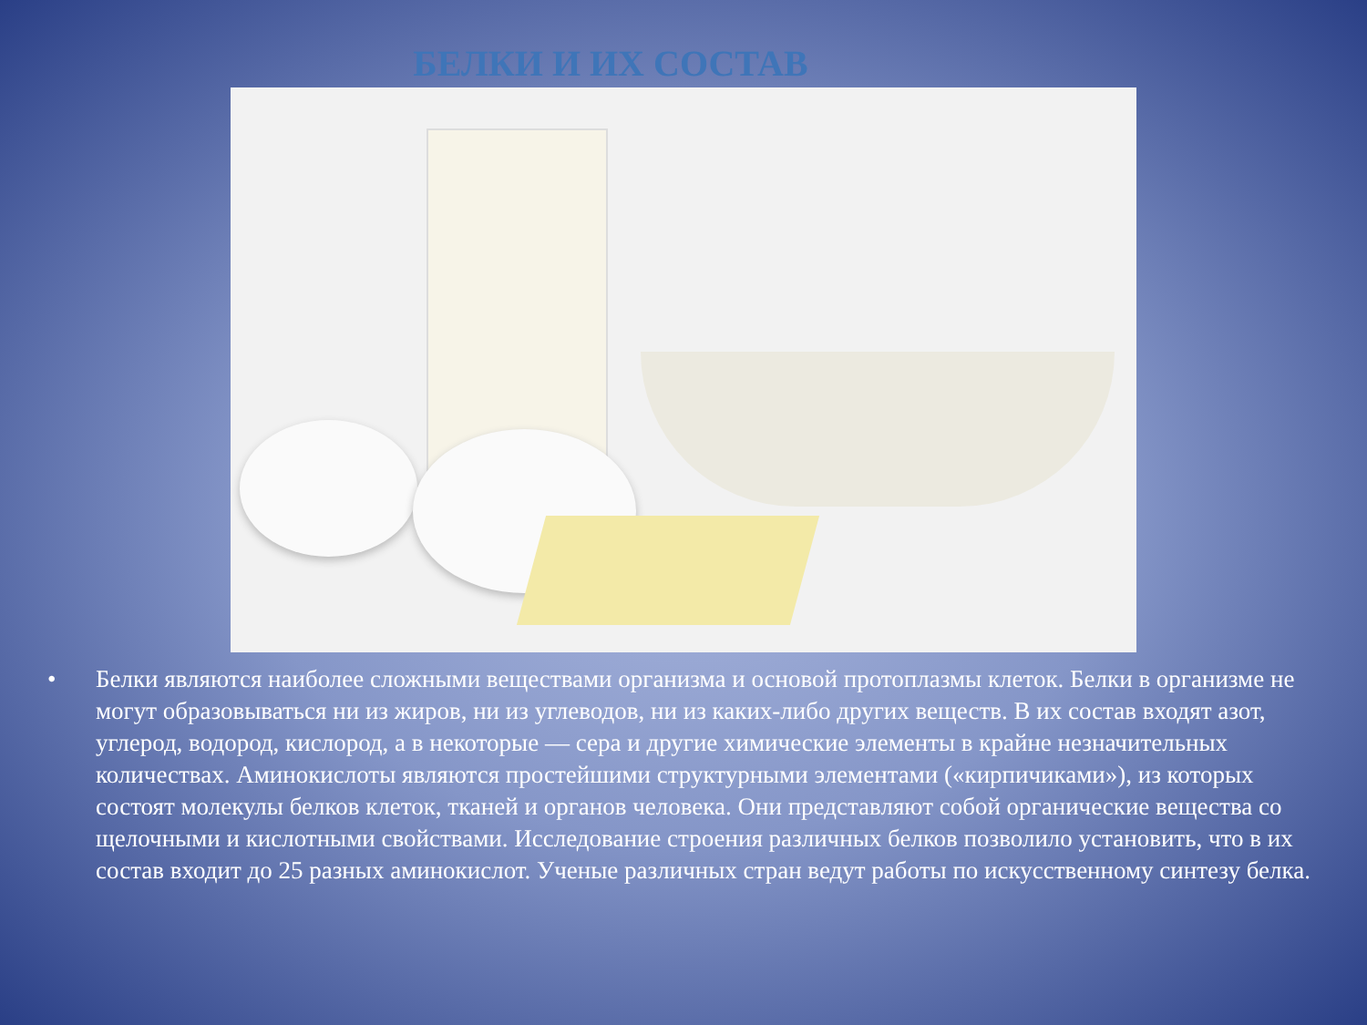БЕЛКИ И ИХ СОСТАВ
• Белки являются наиболее сложными веществами организма и основой протоплазмы клеток. Белки в организме не могут образовываться ни из жиров, ни из углеводов, ни из каких-либо других веществ. В их состав входят азот, углерод, водород, кислород, а в некоторые — сера и другие химические элементы в крайне незначительных количествах. Аминокислоты являются простейшими структурными элементами («кирпичиками»), из которых состоят молекулы белков клеток, тканей и органов человека. Они представляют собой органические вещества со щелочными и кислотными свойствами. Исследование строения различных белков позволило установить, что в их состав входит до 25 разных аминокислот. Ученые различных стран ведут работы по искусственному синтезу белка.